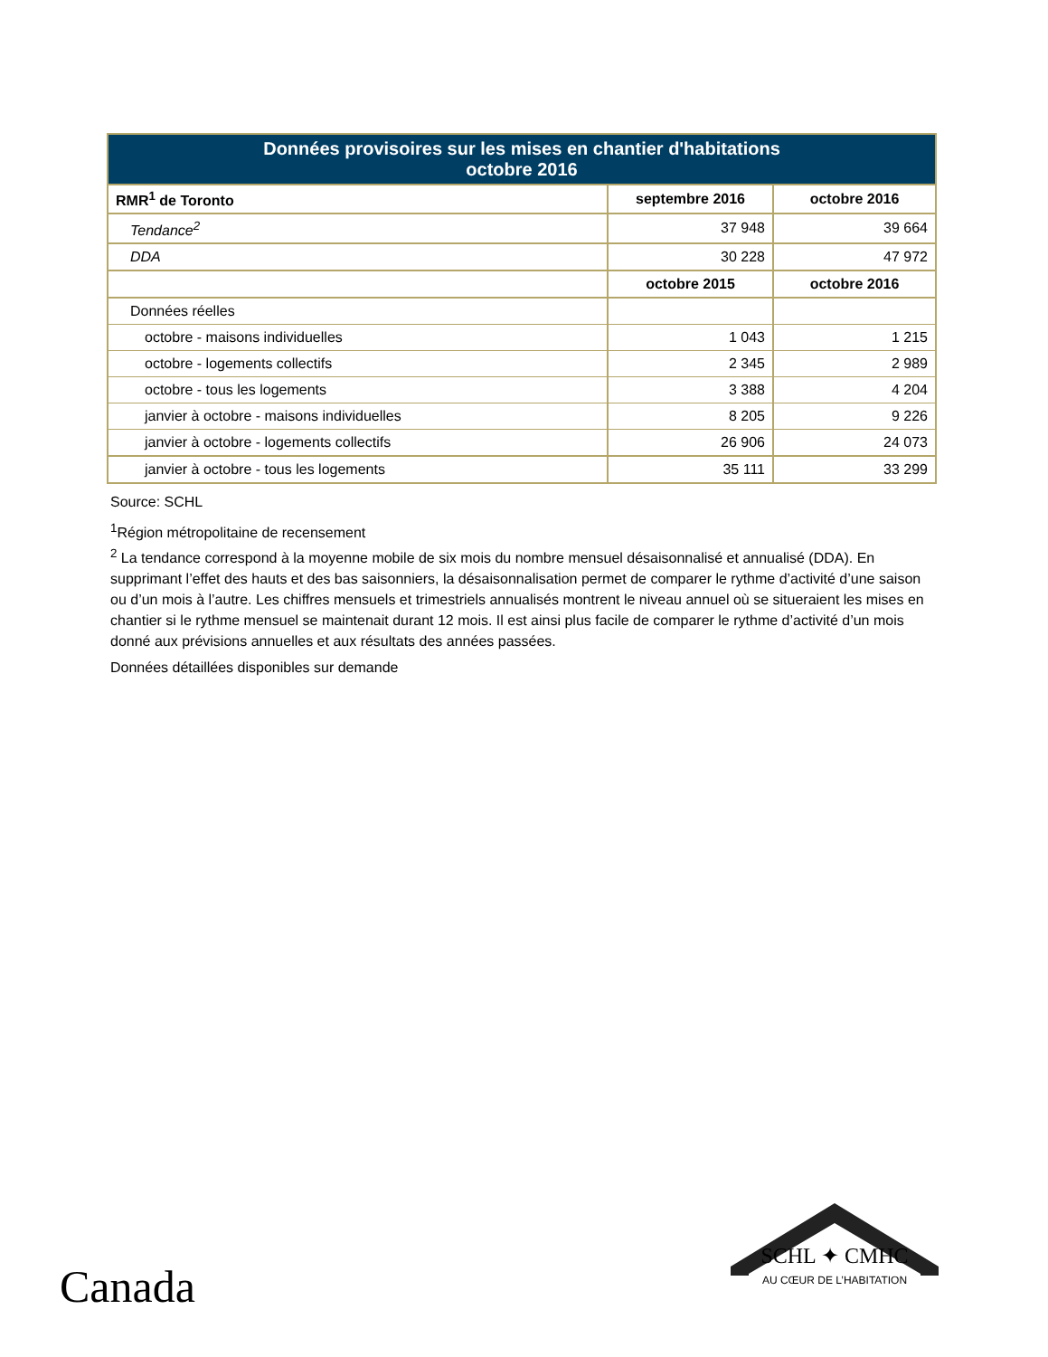| Données provisoires sur les mises en chantier d'habitations octobre 2016 | | |
| --- | --- | --- |
| RMR<sup>1</sup> de Toronto | septembre 2016 | octobre 2016 |
| Tendance<sup>2</sup> | 37 948 | 39 664 |
| DDA | 30 228 | 47 972 |
| | octobre 2015 | octobre 2016 |
| Données réelles | | |
| octobre - maisons individuelles | 1 043 | 1 215 |
| octobre - logements collectifs | 2 345 | 2 989 |
| octobre - tous les logements | 3 388 | 4 204 |
| janvier à octobre - maisons individuelles | 8 205 | 9 226 |
| janvier à octobre - logements collectifs | 26 906 | 24 073 |
| janvier à octobre - tous les logements | 35 111 | 33 299 |
Source: SCHL
<sup>1</sup> Région métropolitaine de recensement
<sup>2</sup> La tendance correspond à la moyenne mobile de six mois du nombre mensuel désaisonnalisé et annualisé (DDA). En supprimant l’effet des hauts et des bas saisonniers, la désaisonnalisation permet de comparer le rythme d’activité d’une saison ou d’un mois à l’autre. Les chiffres mensuels et trimestriels annualisés montrent le niveau annuel où se situeraient les mises en chantier si le rythme mensuel se maintenait durant 12 mois. Il est ainsi plus facile de comparer le rythme d’activité d’un mois donné aux prévisions annuelles et aux résultats des années passées.
Données détaillées disponibles sur demande
Canada
SCHL ✦ CMHC
AU CŒUR DE L’HABITATION